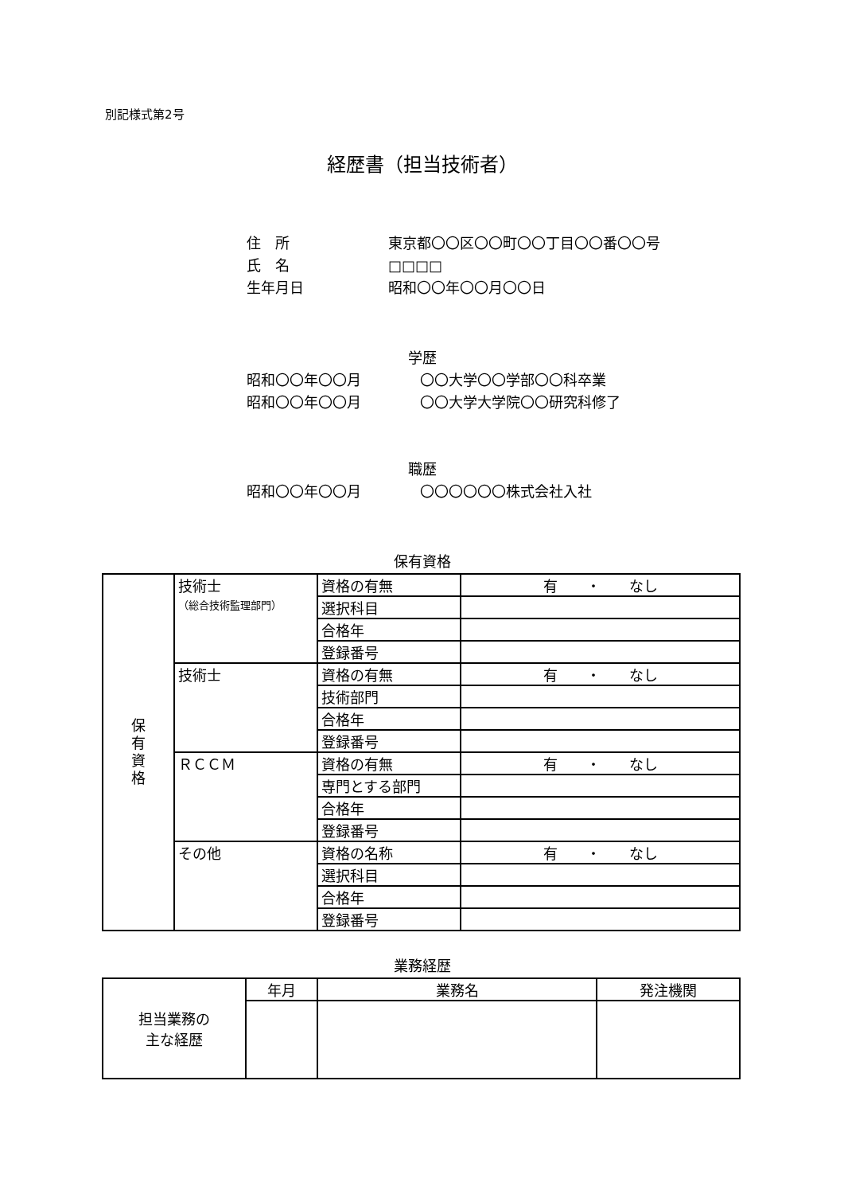別記様式第2号
経歴書（担当技術者）
住　所 東京都〇〇区〇〇町〇〇丁目〇〇番〇〇号
氏　名 □□□□
生年月日 昭和〇〇年〇〇月〇〇日
学歴
昭和〇〇年〇〇月 〇〇大学〇〇学部〇〇科卒業
昭和〇〇年〇〇月 〇〇大学大学院〇〇研究科修了
職歴
昭和〇〇年〇〇月 〇〇〇〇〇〇株式会社入社
保有資格
| 保 有 資 格 | 技術士 （総合技術監理部門） | 資格の有無 | 有 ・ なし |
| | | 選択科目 | |
| | | 合格年 | |
| | | 登録番号 | |
| | 技術士 | 資格の有無 | 有 ・ なし |
| | | 技術部門 | |
| | | 合格年 | |
| | | 登録番号 | |
| | ＲＣＣＭ | 資格の有無 | 有 ・ なし |
| | | 専門とする部門 | |
| | | 合格年 | |
| | | 登録番号 | |
| | その他 | 資格の名称 | 有 ・ なし |
| | | 選択科目 | |
| | | 合格年 | |
| | | 登録番号 | |
業務経歴
| 担当業務の 主な経歴 | 年月 | 業務名 | 発注機関 |